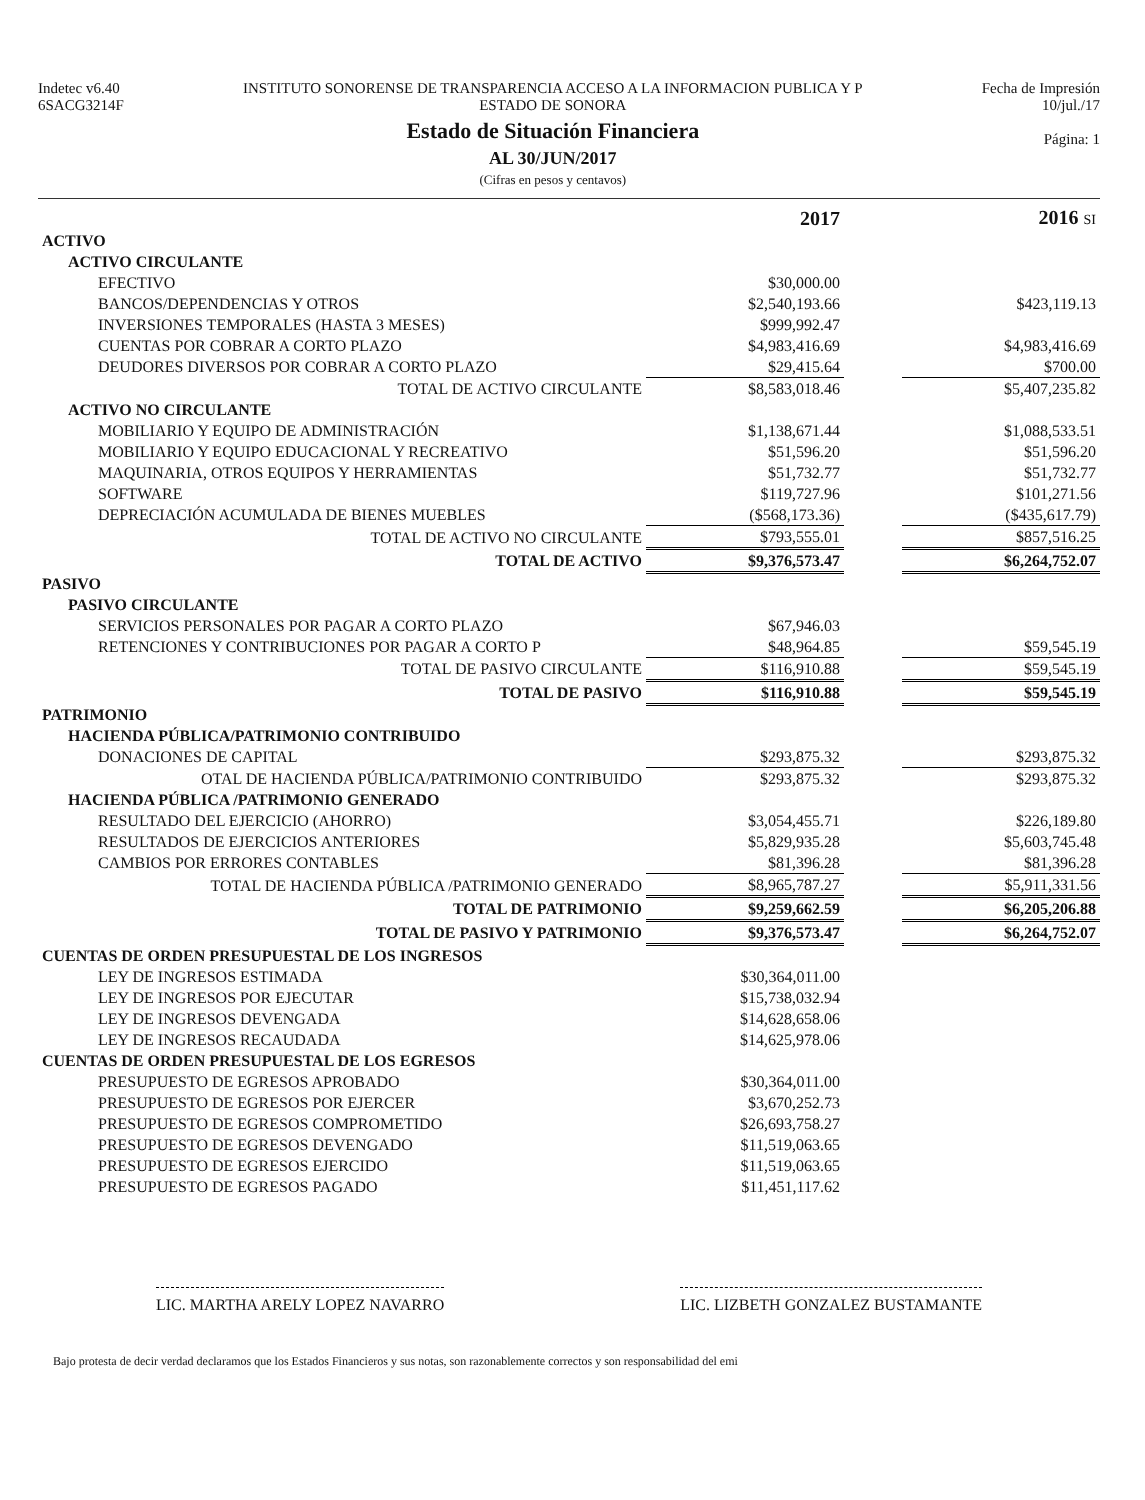Indetec v6.40
6SACG3214F
INSTITUTO SONORENSE DE TRANSPARENCIA ACCESO A LA INFORMACION PUBLICA Y P
ESTADO DE SONORA
Estado de Situación Financiera
AL 30/JUN/2017
(Cifras en pesos y centavos)
Fecha de Impresión
10/jul./17
Página: 1
| | 2017 | | 2016 SI |
| ACTIVO | | | |
| ACTIVO CIRCULANTE | | | |
| EFECTIVO | $30,000.00 | | |
| BANCOS/DEPENDENCIAS Y OTROS | $2,540,193.66 | | $423,119.13 |
| INVERSIONES TEMPORALES (HASTA 3 MESES) | $999,992.47 | | |
| CUENTAS POR COBRAR A CORTO PLAZO | $4,983,416.69 | | $4,983,416.69 |
| DEUDORES DIVERSOS POR COBRAR A CORTO PLAZO | $29,415.64 | | $700.00 |
| TOTAL DE ACTIVO CIRCULANTE | $8,583,018.46 | | $5,407,235.82 |
| ACTIVO NO CIRCULANTE | | | |
| MOBILIARIO Y EQUIPO DE ADMINISTRACIÓN | $1,138,671.44 | | $1,088,533.51 |
| MOBILIARIO Y EQUIPO EDUCACIONAL Y RECREATIVO | $51,596.20 | | $51,596.20 |
| MAQUINARIA, OTROS EQUIPOS Y HERRAMIENTAS | $51,732.77 | | $51,732.77 |
| SOFTWARE | $119,727.96 | | $101,271.56 |
| DEPRECIACIÓN ACUMULADA DE BIENES MUEBLES | ($568,173.36) | | ($435,617.79) |
| TOTAL DE ACTIVO NO CIRCULANTE | $793,555.01 | | $857,516.25 |
| TOTAL DE ACTIVO | $9,376,573.47 | | $6,264,752.07 |
| PASIVO | | | |
| PASIVO CIRCULANTE | | | |
| SERVICIOS PERSONALES POR PAGAR A CORTO PLAZO | $67,946.03 | | |
| RETENCIONES Y CONTRIBUCIONES POR PAGAR A CORTO P | $48,964.85 | | $59,545.19 |
| TOTAL DE PASIVO CIRCULANTE | $116,910.88 | | $59,545.19 |
| TOTAL DE PASIVO | $116,910.88 | | $59,545.19 |
| PATRIMONIO | | | |
| HACIENDA PÚBLICA/PATRIMONIO CONTRIBUIDO | | | |
| DONACIONES DE CAPITAL | $293,875.32 | | $293,875.32 |
| OTAL DE HACIENDA PÚBLICA/PATRIMONIO CONTRIBUIDO | $293,875.32 | | $293,875.32 |
| HACIENDA PÚBLICA /PATRIMONIO GENERADO | | | |
| RESULTADO DEL EJERCICIO (AHORRO) | $3,054,455.71 | | $226,189.80 |
| RESULTADOS DE EJERCICIOS ANTERIORES | $5,829,935.28 | | $5,603,745.48 |
| CAMBIOS POR ERRORES CONTABLES | $81,396.28 | | $81,396.28 |
| TOTAL DE HACIENDA PÚBLICA /PATRIMONIO GENERADO | $8,965,787.27 | | $5,911,331.56 |
| TOTAL DE PATRIMONIO | $9,259,662.59 | | $6,205,206.88 |
| TOTAL DE PASIVO Y PATRIMONIO | $9,376,573.47 | | $6,264,752.07 |
| CUENTAS DE ORDEN PRESUPUESTAL DE LOS INGRESOS | | | |
| LEY DE INGRESOS ESTIMADA | $30,364,011.00 | | |
| LEY DE INGRESOS POR EJECUTAR | $15,738,032.94 | | |
| LEY DE INGRESOS DEVENGADA | $14,628,658.06 | | |
| LEY DE INGRESOS RECAUDADA | $14,625,978.06 | | |
| CUENTAS DE ORDEN PRESUPUESTAL DE LOS EGRESOS | | | |
| PRESUPUESTO DE EGRESOS APROBADO | $30,364,011.00 | | |
| PRESUPUESTO DE EGRESOS POR EJERCER | $3,670,252.73 | | |
| PRESUPUESTO DE EGRESOS COMPROMETIDO | $26,693,758.27 | | |
| PRESUPUESTO DE EGRESOS DEVENGADO | $11,519,063.65 | | |
| PRESUPUESTO DE EGRESOS EJERCIDO | $11,519,063.65 | | |
| PRESUPUESTO DE EGRESOS PAGADO | $11,451,117.62 | | |
LIC. MARTHA ARELY LOPEZ NAVARRO
LIC. LIZBETH GONZALEZ BUSTAMANTE
Bajo protesta de decir verdad declaramos que los Estados Financieros y sus notas, son razonablemente correctos y son responsabilidad del emi